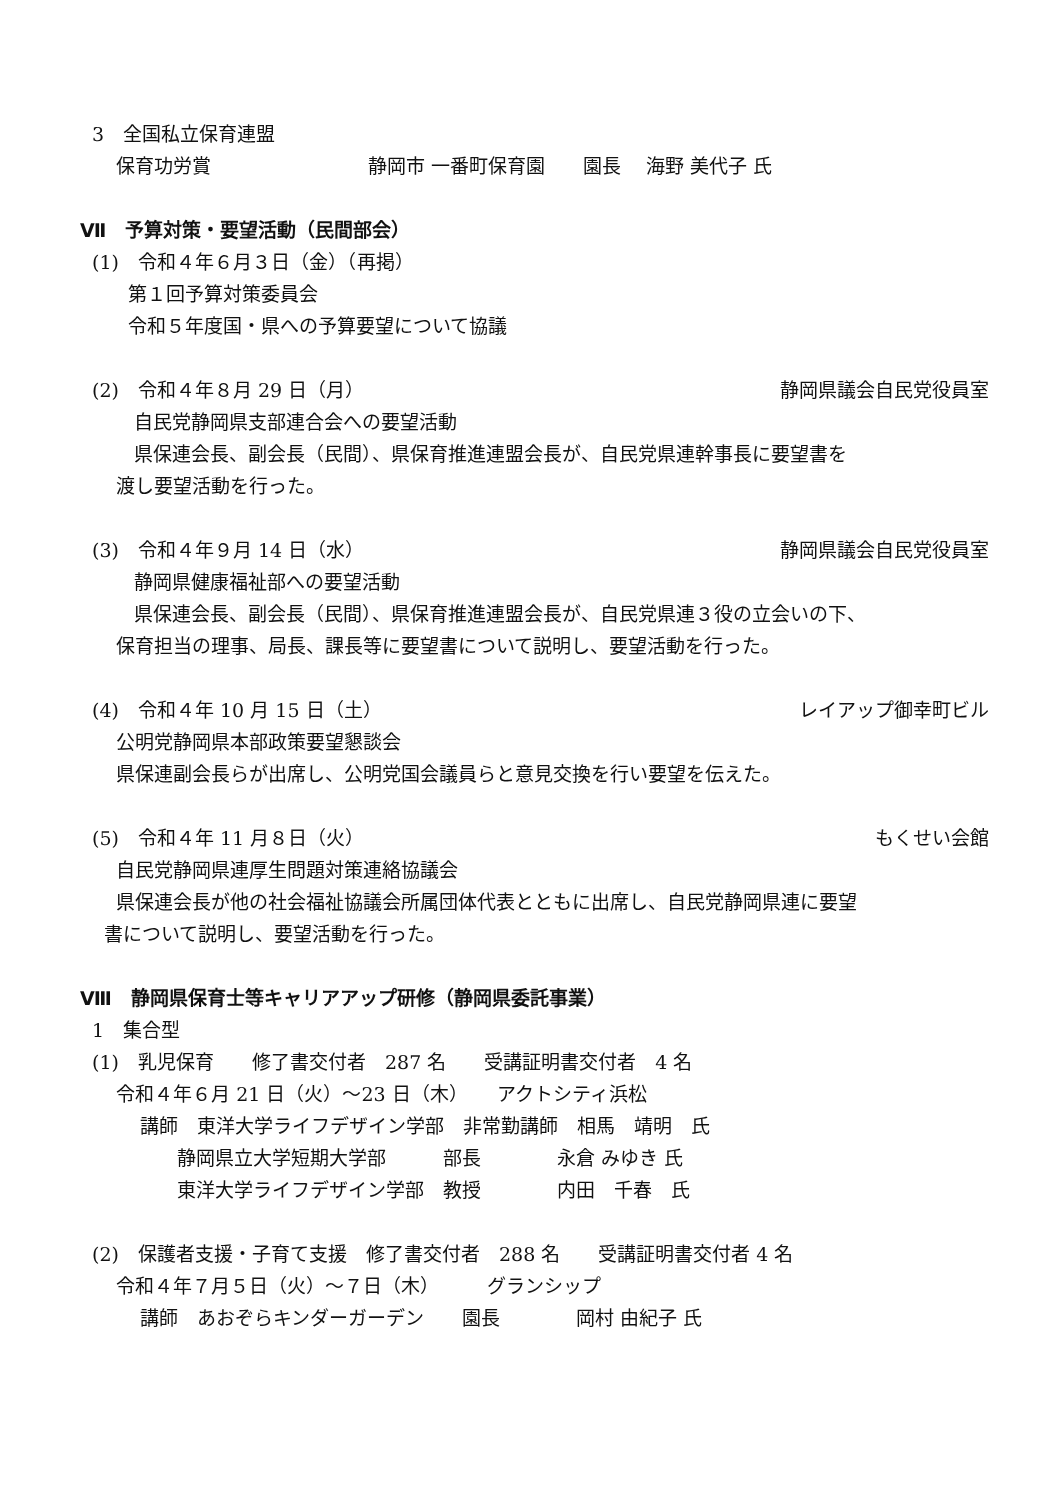3　全国私立保育連盟
保育功労賞 静岡市 一番町保育園　　園長　 海野 美代子 氏
Ⅶ　予算対策・要望活動（民間部会）
(1)　令和４年６月３日（金）（再掲）
第１回予算対策委員会
令和５年度国・県への予算要望について協議
(2)　令和４年８月 29 日（月）
静岡県議会自民党役員室
自民党静岡県支部連合会への要望活動
県保連会長、副会長（民間）、県保育推進連盟会長が、自民党県連幹事長に要望書を
渡し要望活動を行った。
(3)　令和４年９月 14 日（水）
静岡県議会自民党役員室
静岡県健康福祉部への要望活動
県保連会長、副会長（民間）、県保育推進連盟会長が、自民党県連３役の立会いの下、
保育担当の理事、局長、課長等に要望書について説明し、要望活動を行った。
(4)　令和４年 10 月 15 日（土）
レイアップ御幸町ビル
公明党静岡県本部政策要望懇談会
県保連副会長らが出席し、公明党国会議員らと意見交換を行い要望を伝えた。
(5)　令和４年 11 月８日（火）
もくせい会館
自民党静岡県連厚生問題対策連絡協議会
県保連会長が他の社会福祉協議会所属団体代表とともに出席し、自民党静岡県連に要望
書について説明し、要望活動を行った。
Ⅷ　静岡県保育士等キャリアアップ研修（静岡県委託事業）
1　集合型
(1)　乳児保育　　修了書交付者　287 名　　受講証明書交付者　4 名
令和４年６月 21 日（火）～23 日（木）　　アクトシティ浜松
講師　東洋大学ライフデザイン学部　非常勤講師　相馬　靖明　氏
静岡県立大学短期大学部　　　部長　　　　永倉 みゆき 氏
東洋大学ライフデザイン学部　教授　　　　内田　千春　氏
(2)　保護者支援・子育て支援　修了書交付者　288 名　　受講証明書交付者 4 名
令和４年７月５日（火）～７日（木）　　　グランシップ
講師　あおぞらキンダーガーデン　　園長　　　　岡村 由紀子 氏